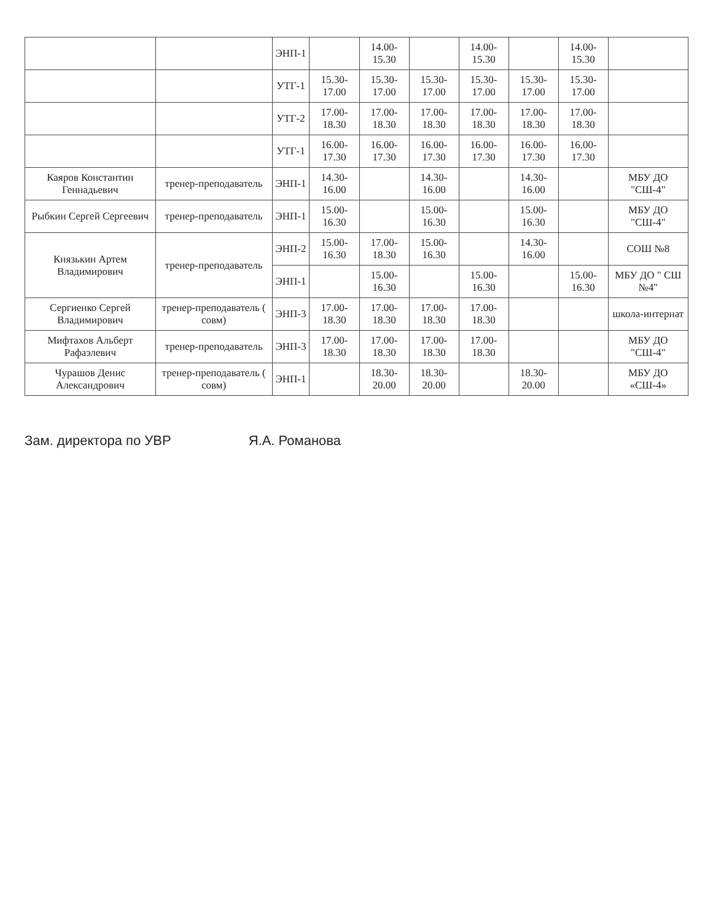| | | ЭНП-1 | | 14.00-15.30 | | 14.00-15.30 | | 14.00-15.30 | |
| | | УТГ-1 | 15.30-17.00 | 15.30-17.00 | 15.30-17.00 | 15.30-17.00 | 15.30-17.00 | 15.30-17.00 | |
| | | УТГ-2 | 17.00-18.30 | 17.00-18.30 | 17.00-18.30 | 17.00-18.30 | 17.00-18.30 | 17.00-18.30 | |
| | | УТГ-1 | 16.00-17.30 | 16.00-17.30 | 16.00-17.30 | 16.00-17.30 | 16.00-17.30 | 16.00-17.30 | |
| Каяров Константин Геннадьевич | тренер-преподаватель | ЭНП-1 | 14.30-16.00 | | 14.30-16.00 | | 14.30-16.00 | | МБУ ДО "СШ-4" |
| Рыбкин Сергей Сергеевич | тренер-преподаватель | ЭНП-1 | 15.00-16.30 | | 15.00-16.30 | | 15.00-16.30 | | МБУ ДО "СШ-4" |
| Князькин Артем Владимирович | тренер-преподаватель | ЭНП-2 | 15.00-16.30 | 17.00-18.30 | 15.00-16.30 | | 14.30-16.00 | | СОШ №8 |
| | | ЭНП-1 | | 15.00-16.30 | | 15.00-16.30 | | 15.00-16.30 | МБУ ДО " СШ №4" |
| Сергиенко Сергей Владимирович | тренер-преподаватель ( совм) | ЭНП-3 | 17.00-18.30 | 17.00-18.30 | 17.00-18.30 | 17.00-18.30 | | | школа-интернат |
| Мифтахов Альберт Рафаэлевич | тренер-преподаватель | ЭНП-3 | 17.00-18.30 | 17.00-18.30 | 17.00-18.30 | 17.00-18.30 | | | МБУ ДО "СШ-4" |
| Чурашов Денис Александрович | тренер-преподаватель ( совм) | ЭНП-1 | | 18.30-20.00 | 18.30-20.00 | | 18.30-20.00 | | МБУ ДО «СШ-4» |
Зам. директора по УВР Я.А. Романова